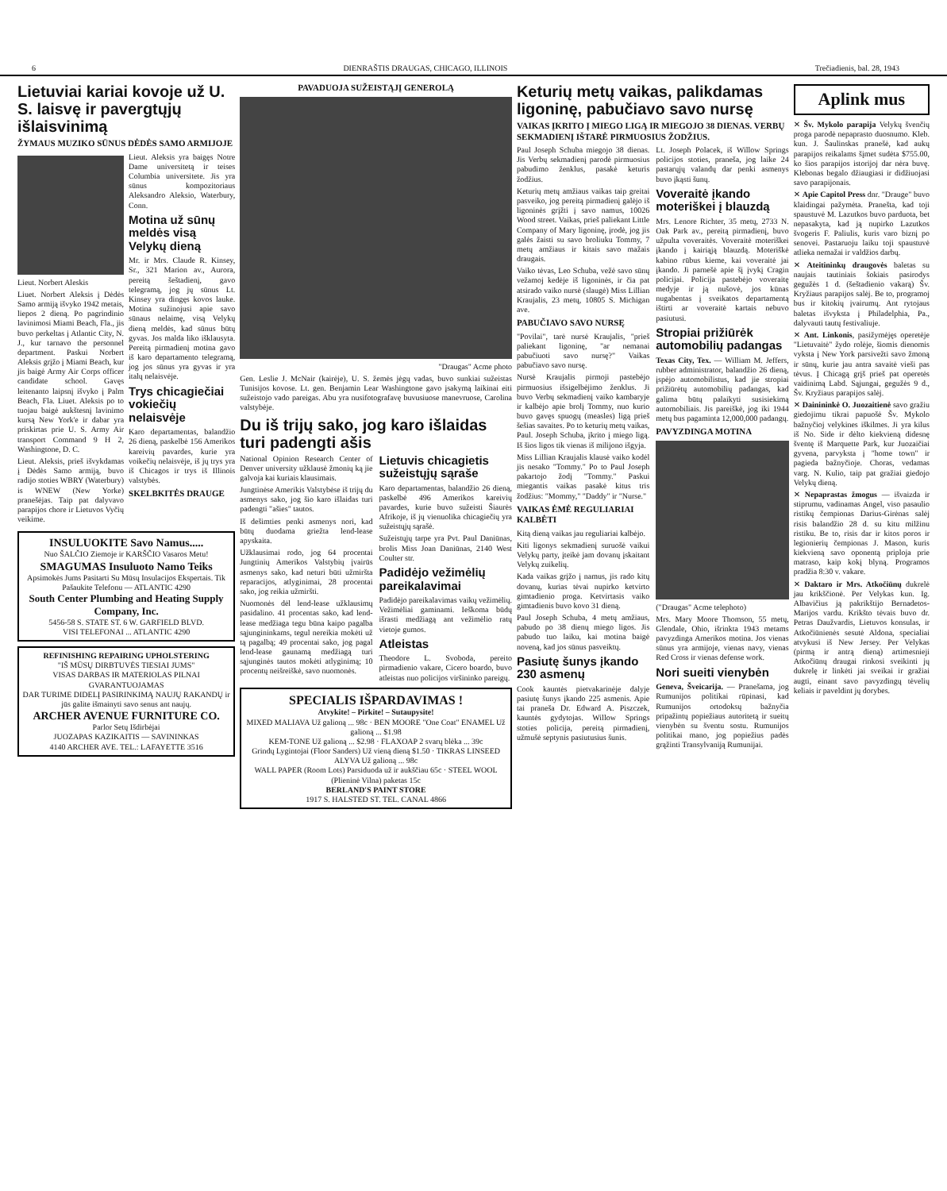6 DIENRAŠTIS DRAUGAS, CHICAGO, ILLINOIS Trečiadienis, bal. 28, 1943
Lietuviai kariai kovoje už U. S. laisvę ir pavergtųjų išlaisvinimą
ŽYMAUS MUZIKO SŪNUS DĖDĖS SAMO ARMIJOJE
Lieut. Norbert Aleskis
Liuet. Norbert Aleksis į Dėdės Samo armiją išvyko 1942 metais, liepos 2 dieną. Po pagrindinio lavinimosi Miami Beach, Fla., jis buvo perkeltas į Atlantic City, N. J., kur tarnavo the personnel department. Paskui Norbert Aleksis grįžo į Miami Beach, kur jis baigė Army Air Corps officer candidate school. Gavęs leitenanto laipsnį išvyko į Palm Beach, Fla. Liuet. Aleksis po to tuojau baigė aukštesnį lavinimo kursą New York'e ir dabar yra priskirtas prie U. S. Army Air transport Command 9 H 2, Washingtone, D. C.
Lieut. Aleksis, prieš išvykdamas į Dėdės Samo armiją, buvo radijo stoties WBRY (Waterbury) is WNEW (New Yorke) pranešėjas. Taip pat dalyvavo parapijos chore ir Lietuvos Vyčių veikime.
Lieut. Aleksis yra baigęs Notre Dame universitetą ir teises Columbia universitete. Jis yra sūnus kompozitoriaus Aleksandro Aleksio, Waterbury, Conn.
Motina už sūnų meldės visą Velykų dieną
Mr. ir Mrs. Claude R. Kinsey, Sr., 321 Marion av., Aurora, pereitą šeštadienį, gavo telegramą, jog jų sūnus Lt. Kinsey yra dingęs kovos lauke. Motina sužinojusi apie savo sūnaus nelaimę, visą Velykų dieną meldės, kad sūnus būtų gyvas. Jos malda liko išklausyta. Pereitą pirmadienį motina gavo iš karo departamento telegramą, jog jos sūnus yra gyvas ir yra italų nelaisvėje.
Trys chicagiečiai vokiečių nelaisvėje
Karo departamentas, balandžio 26 dieną, paskelbė 156 Amerikos kareivių pavardes, kurie yra voikečių nelaisvėje, iš jų trys yra iš Chicagos ir trys iš Illinois valstybės.
SKELBKITĖS DRAUGE
INSULUOKITE Savo Namus.....
Nuo ŠALČIO Ziemoje ir KARŠČIO Vasaros Metu!
SMAGUMAS Insuluoto Namo Teiks
Apsimokės Jums Pasitarti Su Mūsų Insulacijos Ekspertais. Tik Pašaukite Telefonu — ATLANTIC 4290
South Center Plumbing and Heating Supply Company, Inc.
5456-58 S. STATE ST. 6 W. GARFIELD BLVD.
VISI TELEFONAI ... ATLANTIC 4290
REFINISHING REPAIRING UPHOLSTERING
"IŠ MŪSŲ DIRBTUVĖS TIESIAI JUMS"
VISAS DARBAS IR MATERIOLAS PILNAI GVARANTUOJAMAS
DAR TURIME DIDELĮ PASIRINKIMĄ NAUJŲ RAKANDŲ ir jūs galite išmainyti savo senus ant naujų.
ARCHER AVENUE FURNITURE CO.
Parlor Setų Išdirbėjai
JUOZAPAS KAZIKAITIS — SAVININKAS
4140 ARCHER AVE. TEL.: LAFAYETTE 3516
PAVADUOJA SUŽEISTĄJĮ GENEROLĄ
"Draugas" Acme photo
Gen. Leslie J. McNair (kairėje), U. S. žemės jėgų vadas, buvo sunkiai sužeistas Tunisijos kovose. Lt. gen. Benjamin Lear Washingtone gavo įsakymą laikinai eiti sužeistojo vado pareigas. Abu yra nusifotografavę buvusiuose manevruose, Carolina valstybėje.
Du iš trijų sako, jog karo išlaidas turi padengti ašis
National Opinion Research Center of Denver university užklausė žmonių ką jie galvoja kai kuriais klausimais.
Jungtinėse Amerikis Valstybėse iš trijų du asmenys sako, jog šio karo išlaidas turi padengti "ašies" tautos.
Iš dešimties penki asmenys nori, kad būtų duodama griežta lend-lease apyskaita.
Užklausimai rodo, jog 64 procentai Jungtinių Amerikos Valstybių įvairūs asmenys sako, kad neturi būti užmiršta reparacijos, atlyginimai, 28 procentai sako, jog reikia užmiršti.
Nuomonės dėl lend-lease užklausimų pasidalino. 41 procentas sako, kad lend-lease medžiaga tegu būna kaipo pagalba sąjungininkams, tegul nereikia mokėti už tą pagalbą; 49 procentai sako, jog pagal lend-lease gaunamą medžiagą turi sąjunginės tautos mokėti atlyginimą; 10 procentų neišreiškė, savo nuomonės.
Lietuvis chicagietis sužeistųjų sąraše
Karo departamentas, balandžio 26 dieną, paskelbė 496 Amerikos kareivių pavardes, kurie buvo sužeisti Šiaurės Afrikoje, iš jų vienuolika chicagiečių yra sužeistųjų sąrašė.
Sužeistųjų tarpe yra Pvt. Paul Daniūnas, brolis Miss Joan Daniūnas, 2140 West Coulter str.
Padidėjo vežimėlių pareikalavimai
Padidėjo pareikalavimas vaikų vežimėlių. Vežimėliai gaminami. Ieškoma būdų išrasti medžiagą ant vežimėlio ratų vietoje gumos.
Atleistas
Theodore L. Svoboda, pereito pirmadienio vakare, Cicero boardo, buvo atleistas nuo policijos viršininko pareigų.
SPECIALIS IŠPARDAVIMAS !
Atvykite! – Pirkite! – Sutaupysite!
MIXED MALIAVA Už galioną ... 98c · BEN MOORE "One Coat" ENAMEL Už galioną ... $1.98
KEM-TONE Už galioną ... $2.98 · FLAXOAP 2 svarų blėka ... 39c
Grindų Lygintojai (Floor Sanders) Už vieną dieną $1.50 · TIKRAS LINSEED ALYVA Už galioną ... 98c
WALL PAPER (Room Lots) Parsiduoda už ir aukščiau 65c · STEEL WOOL (Plieninė Vilna) paketas 15c
BERLAND'S PAINT STORE
1917 S. HALSTED ST. TEL. CANAL 4866
Keturių metų vaikas, palikdamas ligoninę, pabučiavo savo nursę
VAIKAS ĮKRITO Į MIEGO LIGĄ IR MIEGOJO 38 DIENAS. VERBŲ SEKMADIENĮ IŠTARĖ PIRMUOSIUS ŽODŽIUS.
Paul Joseph Schuba miegojo 38 dienas. Jis Verbų sekmadienį parodė pirmuosius pabudimo ženklus, pasakė keturis žodžius.
Keturių metų amžiaus vaikas taip greitai pasveiko, jog pereitą pirmadienį galėjo iš ligoninės grįžti į savo namus, 10026 Wood street. Vaikas, prieš paliekant Little Company of Mary ligoninę, įrodė, jog jis galės žaisti su savo broliuku Tommy, 7 metų amžiaus ir kitais savo mažais draugais.
Vaiko tėvas, Leo Schuba, vežė savo sūnų vežamoj kedėje iš ligoninės, ir čia pat atsirado vaiko nursė (slaugė) Miss Lillian Kraujalis, 23 metų, 10805 S. Michigan ave.
PABUČIAVO SAVO NURSĘ
"Povilai", tarė nursė Kraujalis, "prieš paliekant ligoninę, "ar nemanai pabučiuoti savo nursę?" Vaikas pabučiavo savo nursę.
Nursė Kraujalis pirmoji pastebėjo pirmuosius išsigelbėjimo ženklus. Ji buvo Verbų sekmadienį vaiko kambaryje ir kalbėjo apie brolį Tommy, nuo kurio buvo gavęs spuogų (measles) ligą prieš šešias savaites. Po to keturių metų vaikas, Paul. Joseph Schuba, įkrito į miego ligą. Iš šios ligos tik vienas iš milijono išgyja.
Miss Lillian Kraujalis klausė vaiko kodėl jis nesako "Tommy." Po to Paul Joseph pakartojo žodį "Tommy." Paskui miegantis vaikas pasakė kitus tris žodžius: "Mommy," "Daddy" ir "Nurse."
VAIKAS ĖMĖ REGULIARIAI KALBĖTI
Kitą dieną vaikas jau reguliariai kalbėjo.
Kiti ligonys sekmadienį suruošė vaikui Velykų party, įteikė jam dovanų įskaitant Velykų zuikelių.
Kada vaikas grįžo į namus, jis rado kitų dovanų, kurias tėvai nupirko ketvirto gimtadienio proga. Ketvirtasis vaiko gimtadienis buvo kovo 31 dieną.
Paul Joseph Schuba, 4 metų amžiaus, pabudo po 38 dienų miego ligos. Jis pabudo tuo laiku, kai motina baigė noveną, kad jos sūnus pasveiktų.
Pasiutę šunys įkando 230 asmenų
Cook kauntės pietvakarinėje dalyje pasiutę šunys įkando 225 asmenis. Apie tai praneša Dr. Edward A. Piszczek, kauntės gydytojas. Willow Springs stoties policija, pereitą pirmadienį, užmušė septynis pasiutusius šunis.
Lt. Joseph Polacek, iš Willow Springs policijos stoties, praneša, jog laike 24 pastarųjų valandų dar penki asmenys buvo įkąsti šunų.
Voveraitė įkando moteriškei į blauzdą
Mrs. Lenore Richter, 35 metų, 2733 N. Oak Park av., pereitą pirmadienį, buvo užpulta voveraitės. Voveraitė moteriškei įkando į kairiąją blauzdą. Moteriškė kabino rūbus kieme, kai voveraitė jai įkando. Ji parnešė apie šį įvykį Cragin policijai. Policija pastebėjo voveraitę medyje ir ją nušovė, jos kūnas nugabentas į sveikatos departamentą ištirti ar voveraitė kartais nebuvo pasiutusi.
Stropiai prižiūrėk automobilių padangas
Texas City, Tex. — William M. Jeffers, rubber administrator, balandžio 26 dieną, įspėjo automobilistus, kad jie stropiai prižiūrėtų automobilių padangas, kad galima būtų palaikyti susisiekimą automobiliais. Jis pareiškė, jog iki 1944 metų bus pagaminta 12,000,000 padangų.
PAVYZDINGA MOTINA
("Draugas" Acme telephoto)
Mrs. Mary Moore Thomson, 55 metų, Glendale, Ohio, išrinkta 1943 metams pavyzdinga Amerikos motina. Jos vienas sūnus yra armijoje, vienas navy, vienas Red Cross ir vienas defense work.
Nori sueiti vienybėn
Geneva, Šveicarija. — Pranešama, jog Rumunijos politikai rūpinasi, kad Rumunijos ortodoksų bažnyčia pripažintų popiežiaus autoritetą ir sueitų vienybėn su šventu sostu. Rumunijos politikai mano, jog popiežius padės grąžinti Transylvaniją Rumunijai.
Aplink mus
✕ Šv. Mykolo parapija Velykų švenčių proga parodė nepaprasto duosnumo. Kleb. kun. J. Šaulinskas pranešė, kad aukų parapijos reikalams šįmet sudėta $755.00, ko šios parapijos istorijoj dar nėra buvę. Klebonas begalo džiaugiasi ir didžiuojasi savo parapijonais.
✕ Apie Capitol Press dnr. "Drauge" buvo klaidingai pažymėta. Pranešta, kad toji spaustuvė M. Lazutkos buvo parduota, bet nepasakyta, kad ją nupirko Lazutkos švogeris F. Paliulis, kuris varo biznį po senovei. Pastaruoju laiku toji spaustuvė atlieka nemažai ir valdžios darbų.
✕ Ateitininkų draugovės baletas su naujais tautiniais šokiais pasirodys gegužės 1 d. (šeštadienio vakarą) Šv. Kryžiaus parapijos salėj. Be to, programoj bus ir kitokių įvairumų. Ant rytojaus baletas išvyksta į Philadelphia, Pa., dalyvauti tautų festivaliuje.
✕ Ant. Linkonis, pasižymėjęs operetėje "Lietuvaitė" žydo rolėje, šiomis dienomis vyksta į New York parsivežti savo žmoną ir sūnų, kurie jau antra savaitė vieši pas tėvus. Į Chicagą grįš prieš pat operetės vaidinimą Labd. Sąjungai, gegužės 9 d., Šv. Kryžiaus parapijos salėj.
✕ Dainininkė O. Juozaitienė savo gražiu giedojimu tikrai papuošė Šv. Mykolo bažnyčioj velykines iškilmes. Ji yra kilus iš No. Side ir dėlto kiekvieną didesnę šventę iš Marquette Park, kur Juozaičiai gyvena, parvyksta į "home town" ir pagieda bažnyčioje. Choras, vedamas varg. N. Kulio, taip pat gražiai giedojo Velykų dieną.
✕ Nepaprastas žmogus — išvaizda ir stiprumu, vadinamas Angel, viso pasaulio ristikų čempionas Darius-Girėnas salėj risis balandžio 28 d. su kitu milžinu ristiku. Be to, risis dar ir kitos poros ir legionierių čempionas J. Mason, kuris kiekvieną savo oponentą priploja prie matraso, kaip kokį blyną. Programos pradžia 8:30 v. vakare.
✕ Daktaro ir Mrs. Atkočiūnų dukrelė jau krikščionė. Per Velykas kun. Ig. Albavičius ją pakrikštijo Bernadetos-Marijos vardu. Krikšto tėvais buvo dr. Petras Daužvardis, Lietuvos konsulas, ir Atkočiūnienės sesutė Aldona, specialiai atvykusi iš New Jersey. Per Velykas (pirmą ir antrą dieną) artimesnieji Atkočiūnų draugai rinkosi sveikinti jų dukrelę ir linkėti jai sveikai ir gražiai augti, einant savo pavyzdingų tėvelių keliais ir paveldint jų dorybes.